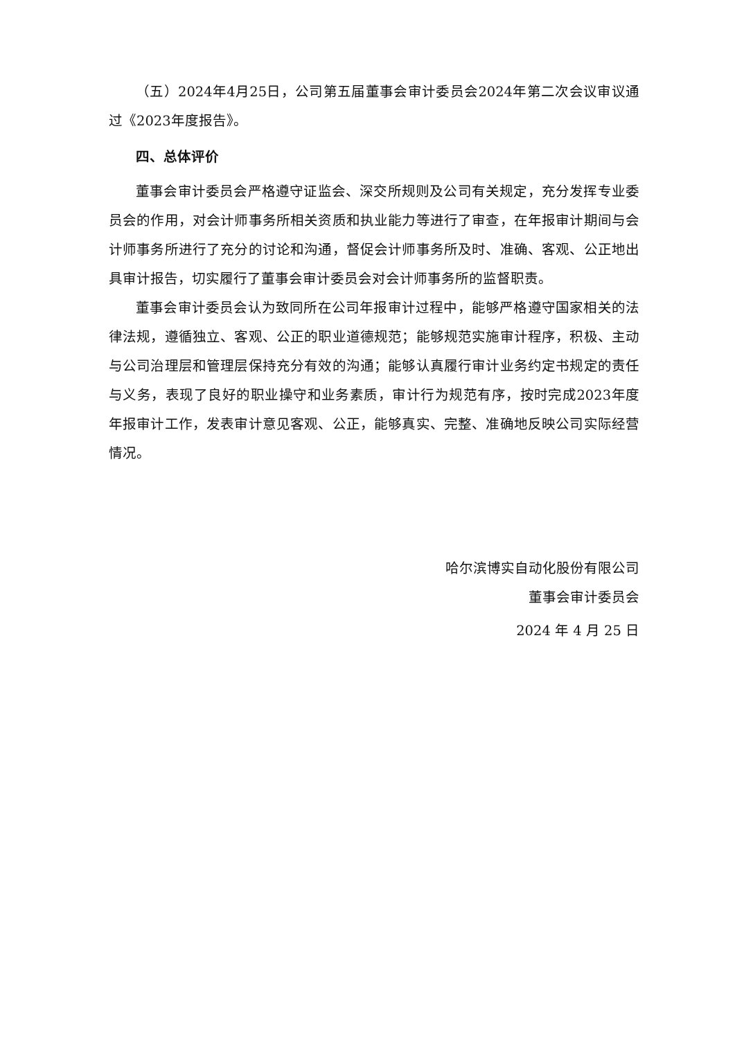（五）2024年4月25日，公司第五届董事会审计委员会2024年第二次会议审议通过《2023年度报告》。
四、总体评价
董事会审计委员会严格遵守证监会、深交所规则及公司有关规定，充分发挥专业委员会的作用，对会计师事务所相关资质和执业能力等进行了审查，在年报审计期间与会计师事务所进行了充分的讨论和沟通，督促会计师事务所及时、准确、客观、公正地出具审计报告，切实履行了董事会审计委员会对会计师事务所的监督职责。
董事会审计委员会认为致同所在公司年报审计过程中，能够严格遵守国家相关的法律法规，遵循独立、客观、公正的职业道德规范；能够规范实施审计程序，积极、主动与公司治理层和管理层保持充分有效的沟通；能够认真履行审计业务约定书规定的责任与义务，表现了良好的职业操守和业务素质，审计行为规范有序，按时完成2023年度年报审计工作，发表审计意见客观、公正，能够真实、完整、准确地反映公司实际经营情况。
哈尔滨博实自动化股份有限公司
董事会审计委员会
2024 年 4 月 25 日